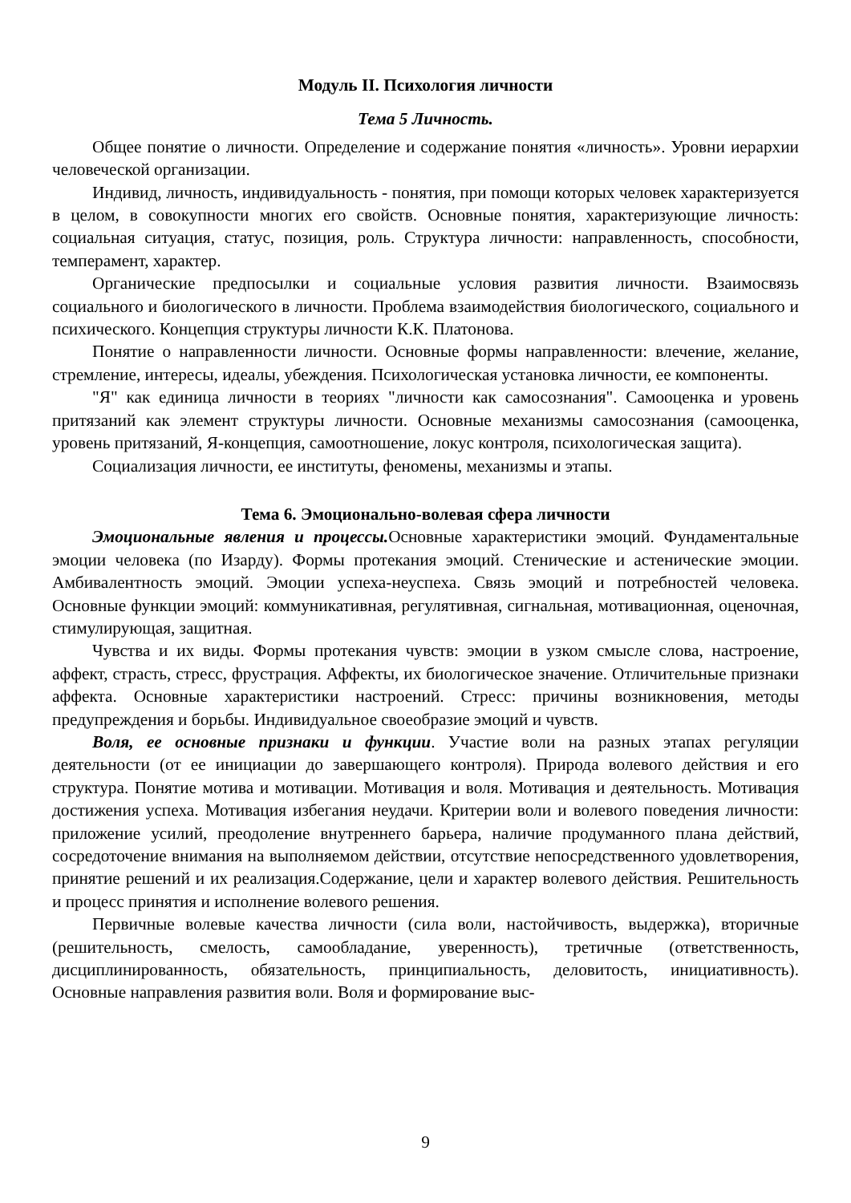Модуль II. Психология личности
Тема 5 Личность.
Общее понятие о личности. Определение и содержание понятия «личность». Уровни иерархии человеческой организации.
Индивид, личность, индивидуальность - понятия, при помощи которых человек характеризуется в целом, в совокупности многих его свойств. Основные понятия, характеризующие личность: социальная ситуация, статус, позиция, роль. Структура личности: направленность, способности, темперамент, характер.
Органические предпосылки и социальные условия развития личности. Взаимосвязь социального и биологического в личности. Проблема взаимодействия биологического, социального и психического. Концепция структуры личности К.К. Платонова.
Понятие о направленности личности. Основные формы направленности: влечение, желание, стремление, интересы, идеалы, убеждения. Психологическая установка личности, ее компоненты.
"Я" как единица личности в теориях "личности как самосознания". Самооценка и уровень притязаний как элемент структуры личности. Основные механизмы самосознания (самооценка, уровень притязаний, Я-концепция, самоотношение, локус контроля, психологическая защита).
Социализация личности, ее институты, феномены, механизмы и этапы.
Тема 6. Эмоционально-волевая сфера личности
Эмоциональные явления и процессы. Основные характеристики эмоций. Фундаментальные эмоции человека (по Изарду). Формы протекания эмоций. Стенические и астенические эмоции. Амбивалентность эмоций. Эмоции успеха-неуспеха. Связь эмоций и потребностей человека. Основные функции эмоций: коммуникативная, регулятивная, сигнальная, мотивационная, оценочная, стимулирующая, защитная.
Чувства и их виды. Формы протекания чувств: эмоции в узком смысле слова, настроение, аффект, страсть, стресс, фрустрация. Аффекты, их биологическое значение. Отличительные признаки аффекта. Основные характеристики настроений. Стресс: причины возникновения, методы предупреждения и борьбы. Индивидуальное своеобразие эмоций и чувств.
Воля, ее основные признаки и функции. Участие воли на разных этапах регуляции деятельности (от ее инициации до завершающего контроля). Природа волевого действия и его структура. Понятие мотива и мотивации. Мотивация и воля. Мотивация и деятельность. Мотивация достижения успеха. Мотивация избегания неудачи. Критерии воли и волевого поведения личности: приложение усилий, преодоление внутреннего барьера, наличие продуманного плана действий, сосредоточение внимания на выполняемом действии, отсутствие непосредственного удовлетворения, принятие решений и их реализация.Содержание, цели и характер волевого действия. Решительность и процесс принятия и исполнение волевого решения.
Первичные волевые качества личности (сила воли, настойчивость, выдержка), вторичные (решительность, смелость, самообладание, уверенность), третичные (ответственность, дисциплинированность, обязательность, принципиальность, деловитость, инициативность). Основные направления развития воли. Воля и формирование выс-
9